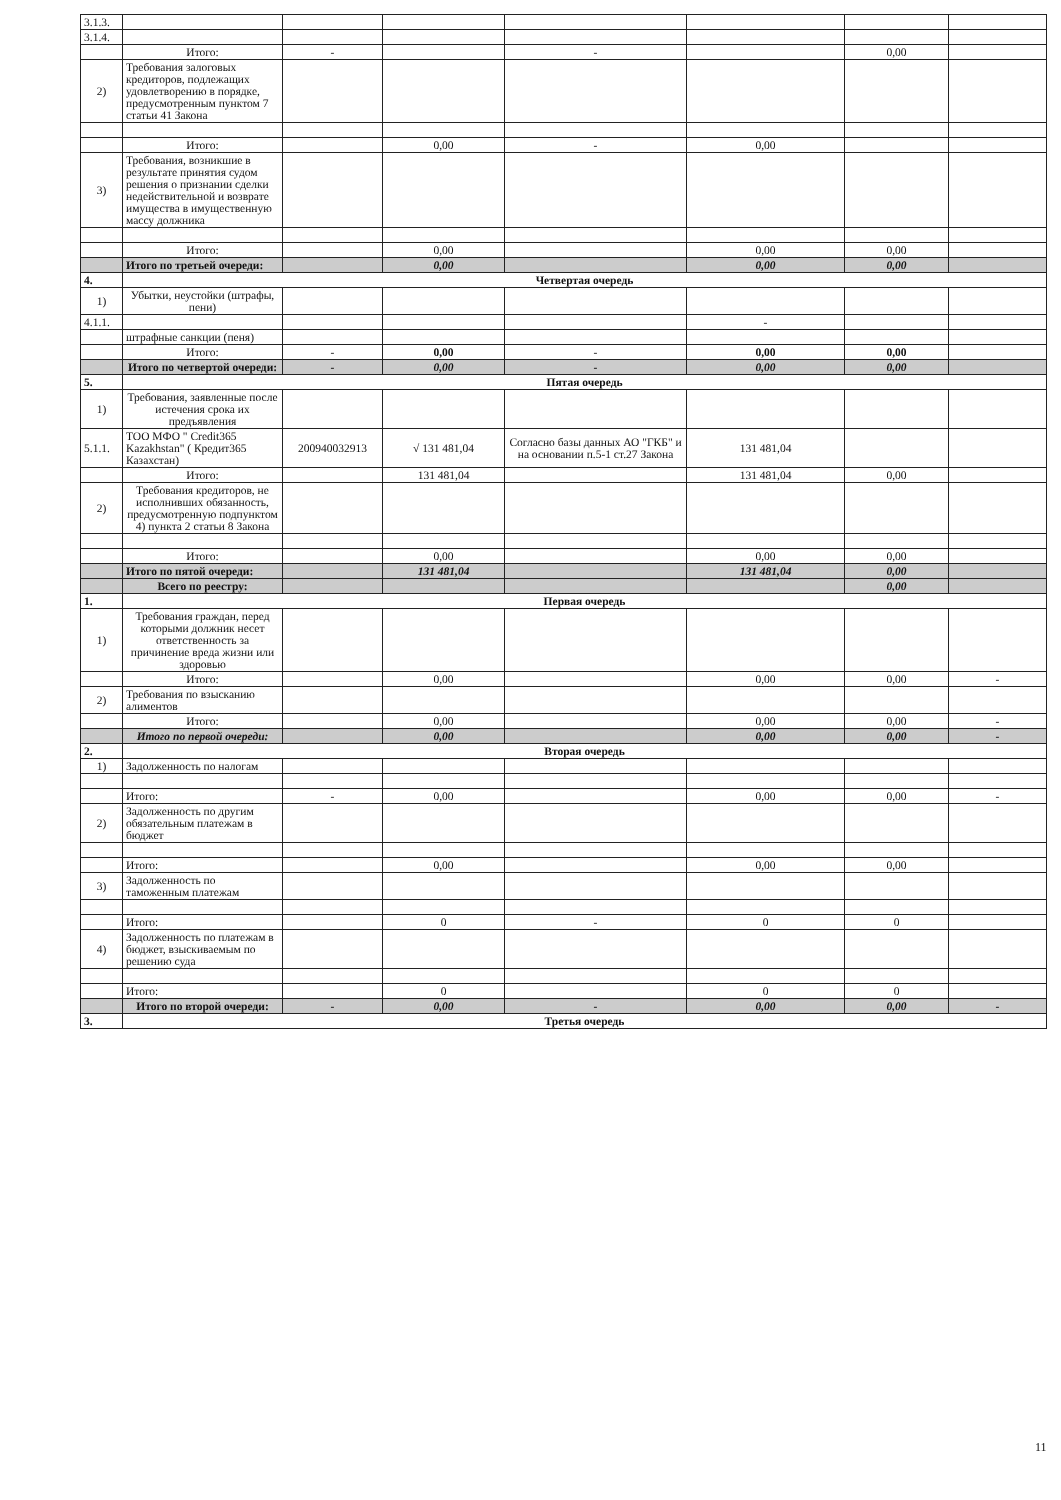| 3.1.3. | | | | | | | |
| 3.1.4. | | | | | | | |
| | Итого: | - | | - | | 0,00 | |
| 2) | Требования залоговых кредиторов, подлежащих удовлетворению в порядке, предусмотренным пунктом 7 статьи 41 Закона | | | | | | |
| | Итого: | | 0,00 | - | 0,00 | | |
| 3) | Требования, возникшие в результате принятия судом решения о признании сделки недействительной и возврате имущества в имущественную массу должника | | | | | | |
| | Итого: | | 0,00 | | 0,00 | 0,00 | |
| | Итого по третьей очереди: | | 0,00 | | 0,00 | 0,00 | |
| 4. | Четвертая очередь | | | | | | |
| 1) | Убытки, неустойки (штрафы, пени) | | | | | | |
| 4.1.1. | | | | | - | | |
| | штрафные санкции (пеня) | | | | | | |
| | Итого: | - | 0,00 | - | 0,00 | 0,00 | |
| | Итого по четвертой очереди: | - | 0,00 | - | 0,00 | 0,00 | |
| 5. | Пятая очередь | | | | | | |
| 1) | Требования, заявленные после истечения срока их предъявления | | | | | | |
| 5.1.1. | ТОО МФО " Credit365 Kazakhstan" ( Кредит365 Казахстан) | 200940032913 | √ 131 481,04 | Согласно базы данных АО "ГКБ" и на основании п.5-1 ст.27 Закона | 131 481,04 | | |
| | Итого: | | 131 481,04 | | 131 481,04 | 0,00 | |
| 2) | Требования кредиторов, не исполнивших обязанность, предусмотренную подпунктом 4) пункта 2 статьи 8 Закона | | | | | | |
| | Итого: | | 0,00 | | 0,00 | 0,00 | |
| | Итого по пятой очереди: | | 131 481,04 | | 131 481,04 | 0,00 | |
| | Всего по реестру: | | | | | 0,00 | |
| 1. | Первая очередь | | | | | | |
| 1) | Требования граждан, перед которыми должник несет ответственность за причинение вреда жизни или здоровью | | | | | | |
| | Итого: | | 0,00 | | 0,00 | 0,00 | - |
| 2) | Требования по взысканию алиментов | | | | | | |
| | Итого: | | 0,00 | | 0,00 | 0,00 | - |
| | Итого по первой очереди: | | 0,00 | | 0,00 | 0,00 | - |
| 2. | Вторая очередь | | | | | | |
| 1) | Задолженность по налогам | | | | | | |
| | Итого: | - | 0,00 | | 0,00 | 0,00 | - |
| 2) | Задолженность по другим обязательным платежам в бюджет | | | | | | |
| | Итого: | | 0,00 | | 0,00 | 0,00 | |
| 3) | Задолженность по таможенным платежам | | | | | | |
| | Итого: | | 0 | - | 0 | 0 | |
| 4) | Задолженность по платежам в бюджет, взыскиваемым по решению суда | | | | | | |
| | Итого: | | 0 | | 0 | 0 | |
| | Итого по второй очереди: | - | 0,00 | - | 0,00 | 0,00 | - |
| 3. | Третья очередь | | | | | | |
11